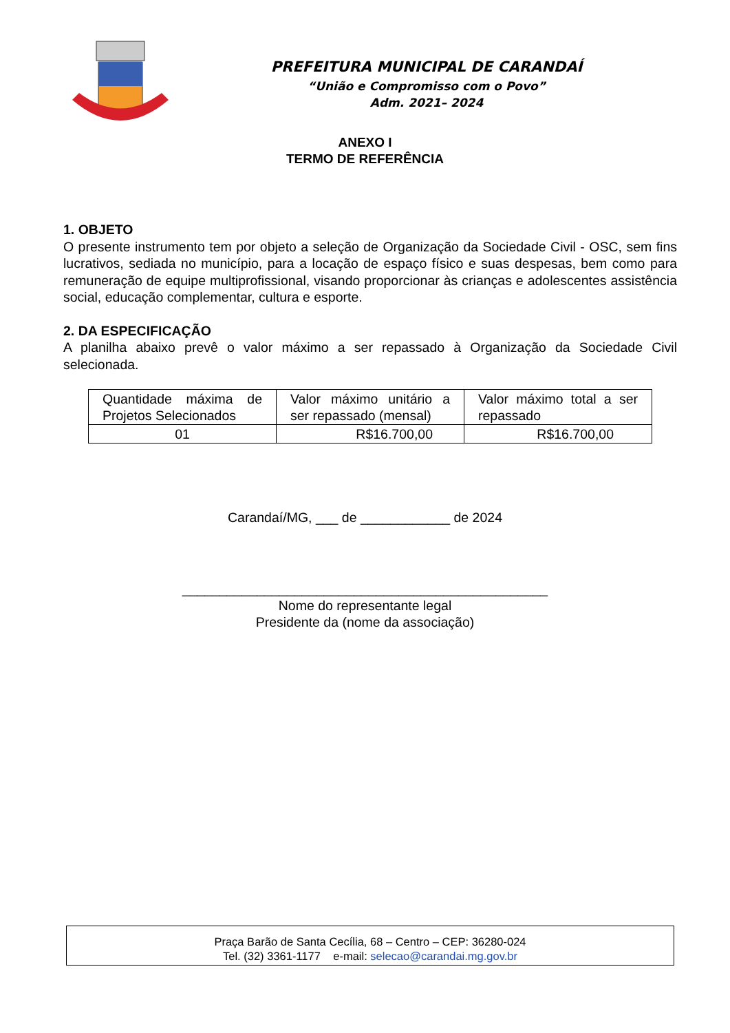PREFEITURA MUNICIPAL DE CARANDAÍ
“União e Compromisso com o Povo”
Adm. 2021– 2024
ANEXO I
TERMO DE REFERÊNCIA
1. OBJETO
O presente instrumento tem por objeto a seleção de Organização da Sociedade Civil - OSC, sem fins lucrativos, sediada no município, para a locação de espaço físico e suas despesas, bem como para remuneração de equipe multiprofissional, visando proporcionar às crianças e adolescentes assistência social, educação complementar, cultura e esporte.
2. DA ESPECIFICAÇÃO
A planilha abaixo prevê o valor máximo a ser repassado à Organização da Sociedade Civil selecionada.
| Quantidade máxima de Projetos Selecionados | Valor máximo unitário a ser repassado (mensal) | Valor máximo total a ser repassado |
| 01 | R$16.700,00 | R$16.700,00 |
Carandaí/MG, ___ de ____________ de 2024
_________________________________________________
Nome do representante legal
Presidente da (nome da associação)
Praça Barão de Santa Cecília, 68 – Centro – CEP: 36280-024
Tel. (32) 3361-1177 e-mail: selecao@carandai.mg.gov.br